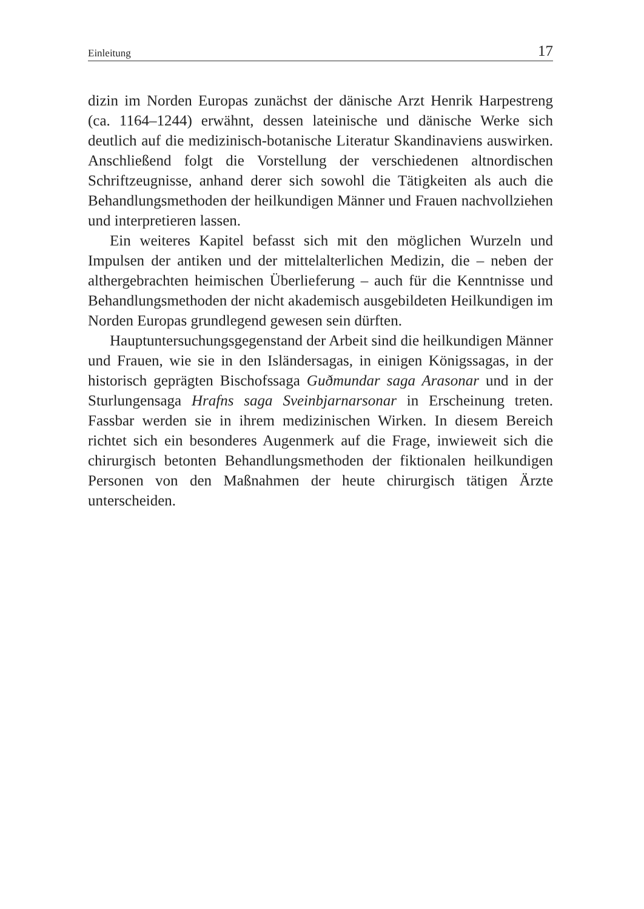Einleitung 17
dizin im Norden Europas zunächst der dänische Arzt Henrik Harpestreng (ca. 1164–1244) erwähnt, dessen lateinische und dänische Werke sich deutlich auf die medizinisch-botanische Literatur Skandinaviens auswirken. Anschließend folgt die Vorstellung der verschiedenen altnordischen Schriftzeugnisse, anhand derer sich sowohl die Tätigkeiten als auch die Behandlungsmethoden der heilkundigen Männer und Frauen nachvollziehen und interpretieren lassen.
Ein weiteres Kapitel befasst sich mit den möglichen Wurzeln und Impulsen der antiken und der mittelalterlichen Medizin, die – neben der althergebrachten heimischen Überlieferung – auch für die Kenntnisse und Behandlungsmethoden der nicht akademisch ausgebildeten Heilkundigen im Norden Europas grundlegend gewesen sein dürften.
Hauptuntersuchungsgegenstand der Arbeit sind die heilkundigen Männer und Frauen, wie sie in den Isländersagas, in einigen Königssagas, in der historisch geprägten Bischofssaga Guðmundar saga Arasonar und in der Sturlungensaga Hrafns saga Sveinbjarnarsonar in Erscheinung treten. Fassbar werden sie in ihrem medizinischen Wirken. In diesem Bereich richtet sich ein besonderes Augenmerk auf die Frage, inwieweit sich die chirurgisch betonten Behandlungsmethoden der fiktionalen heilkundigen Personen von den Maßnahmen der heute chirurgisch tätigen Ärzte unterscheiden.